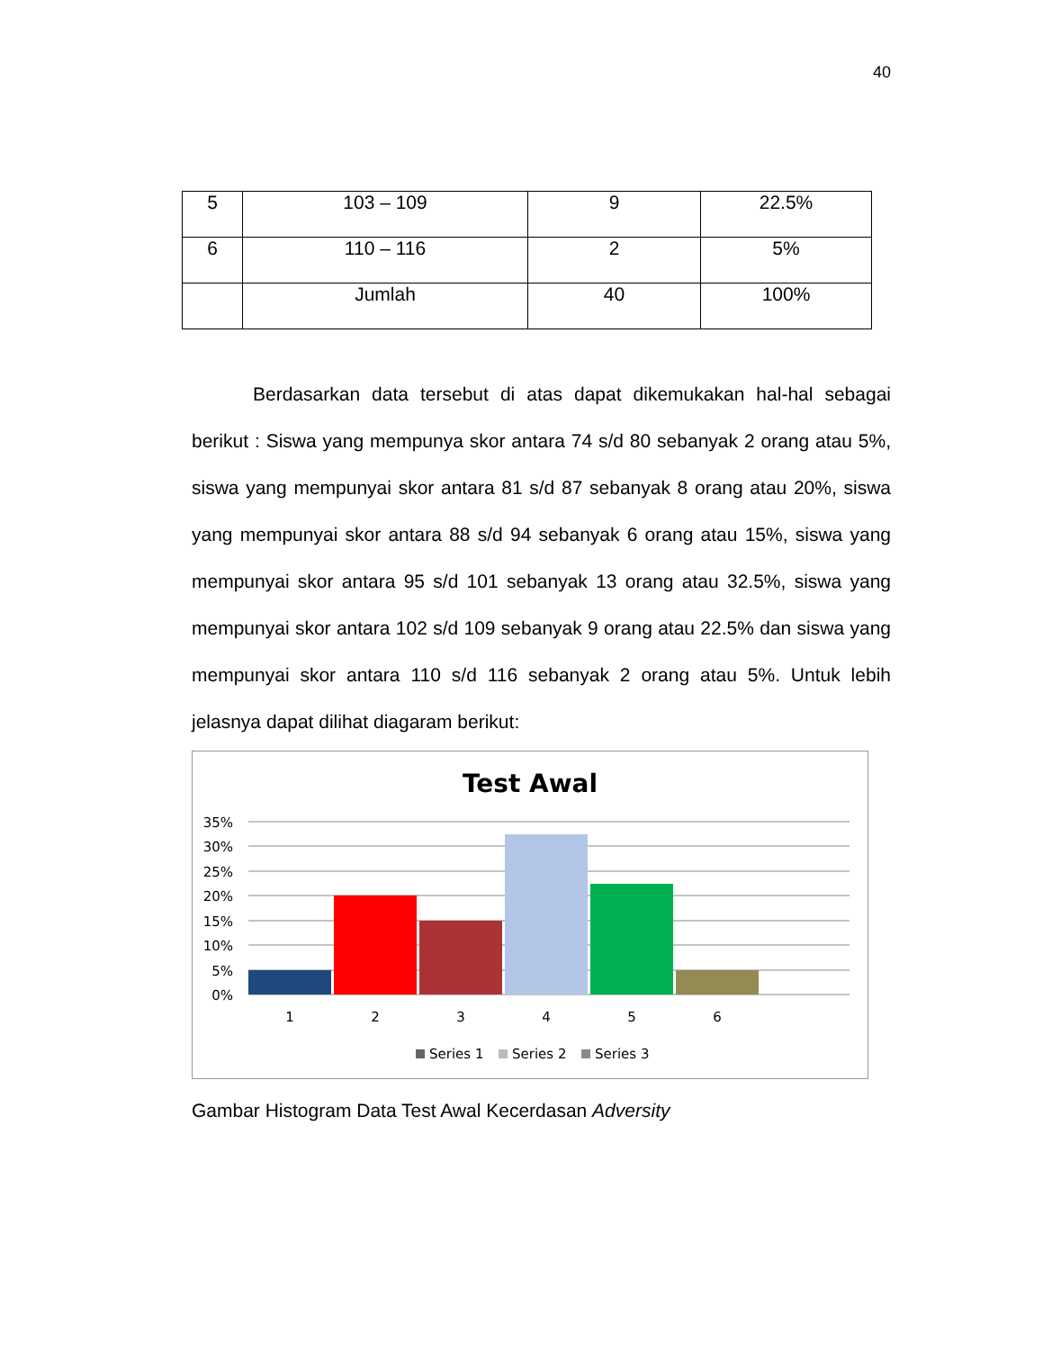40
| 5 | 103 – 109 | 9 | 22.5% |
| 6 | 110 – 116 | 2 | 5% |
| | Jumlah | 40 | 100% |
Berdasarkan data tersebut di atas dapat dikemukakan hal-hal sebagai berikut : Siswa yang mempunya skor antara 74 s/d 80 sebanyak 2 orang atau 5%, siswa yang mempunyai skor antara 81 s/d 87 sebanyak 8 orang atau 20%, siswa yang mempunyai skor antara 88 s/d 94 sebanyak 6 orang atau 15%, siswa yang mempunyai skor antara 95 s/d 101 sebanyak 13 orang atau 32.5%, siswa yang mempunyai skor antara 102 s/d 109 sebanyak 9 orang atau 22.5% dan siswa yang mempunyai skor antara 110 s/d 116 sebanyak 2 orang atau 5%. Untuk lebih jelasnya dapat dilihat diagaram berikut:
Test Awal
35%
30%
25%
20%
15%
10%
5%
0%
1
2
3
4
5
6
Series 1
Series 2
Series 3
Gambar Histogram Data Test Awal Kecerdasan Adversity